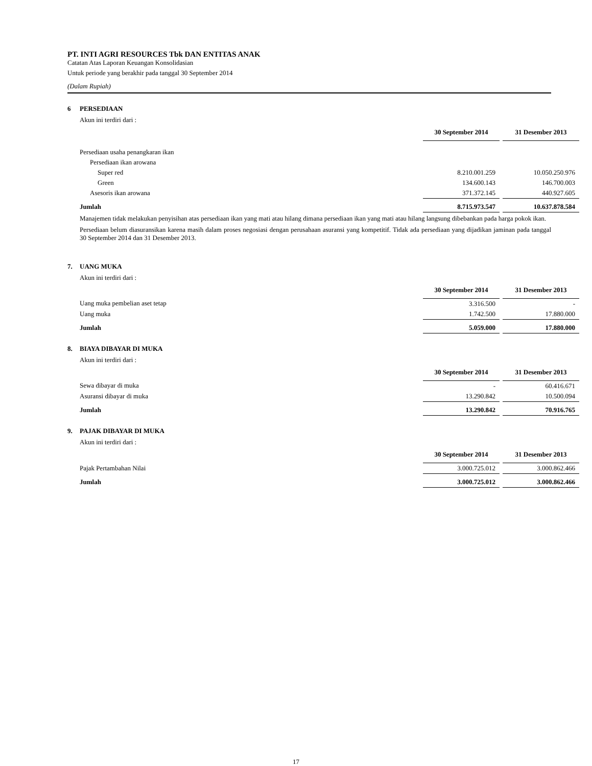PT. INTI AGRI RESOURCES Tbk DAN ENTITAS ANAK
Catatan Atas Laporan Keuangan Konsolidasian
Untuk periode yang berakhir pada tanggal 30 September 2014
(Dalam Rupiah)
6 PERSEDIAAN
Akun ini terdiri dari :
| | 30 September 2014 | | 31 Desember 2013 |
| Persediaan usaha penangkaran ikan | | | |
| Persediaan ikan arowana | | | |
| Super red | 8.210.001.259 | | 10.050.250.976 |
| Green | 134.600.143 | | 146.700.003 |
| Asesoris ikan arowana | 371.372.145 | | 440.927.605 |
| Jumlah | 8.715.973.547 | | 10.637.878.584 |
Manajemen tidak melakukan penyisihan atas persediaan ikan yang mati atau hilang dimana persediaan ikan yang mati atau hilang langsung dibebankan pada harga pokok ikan.
Persediaan belum diasuransikan karena masih dalam proses negosiasi dengan perusahaan asuransi yang kompetitif. Tidak ada persediaan yang dijadikan jaminan pada tanggal 30 September 2014 dan 31 Desember 2013.
7. UANG MUKA
Akun ini terdiri dari :
| | 30 September 2014 | | 31 Desember 2013 |
| Uang muka pembelian aset tetap | 3.316.500 | | - |
| Uang muka | 1.742.500 | | 17.880.000 |
| Jumlah | 5.059.000 | | 17.880.000 |
8. BIAYA DIBAYAR DI MUKA
Akun ini terdiri dari :
| | 30 September 2014 | | 31 Desember 2013 |
| Sewa dibayar di muka | - | | 60.416.671 |
| Asuransi dibayar di muka | 13.290.842 | | 10.500.094 |
| Jumlah | 13.290.842 | | 70.916.765 |
9. PAJAK DIBAYAR DI MUKA
Akun ini terdiri dari :
| | 30 September 2014 | | 31 Desember 2013 |
| Pajak Pertambahan Nilai | 3.000.725.012 | | 3.000.862.466 |
| Jumlah | 3.000.725.012 | | 3.000.862.466 |
17